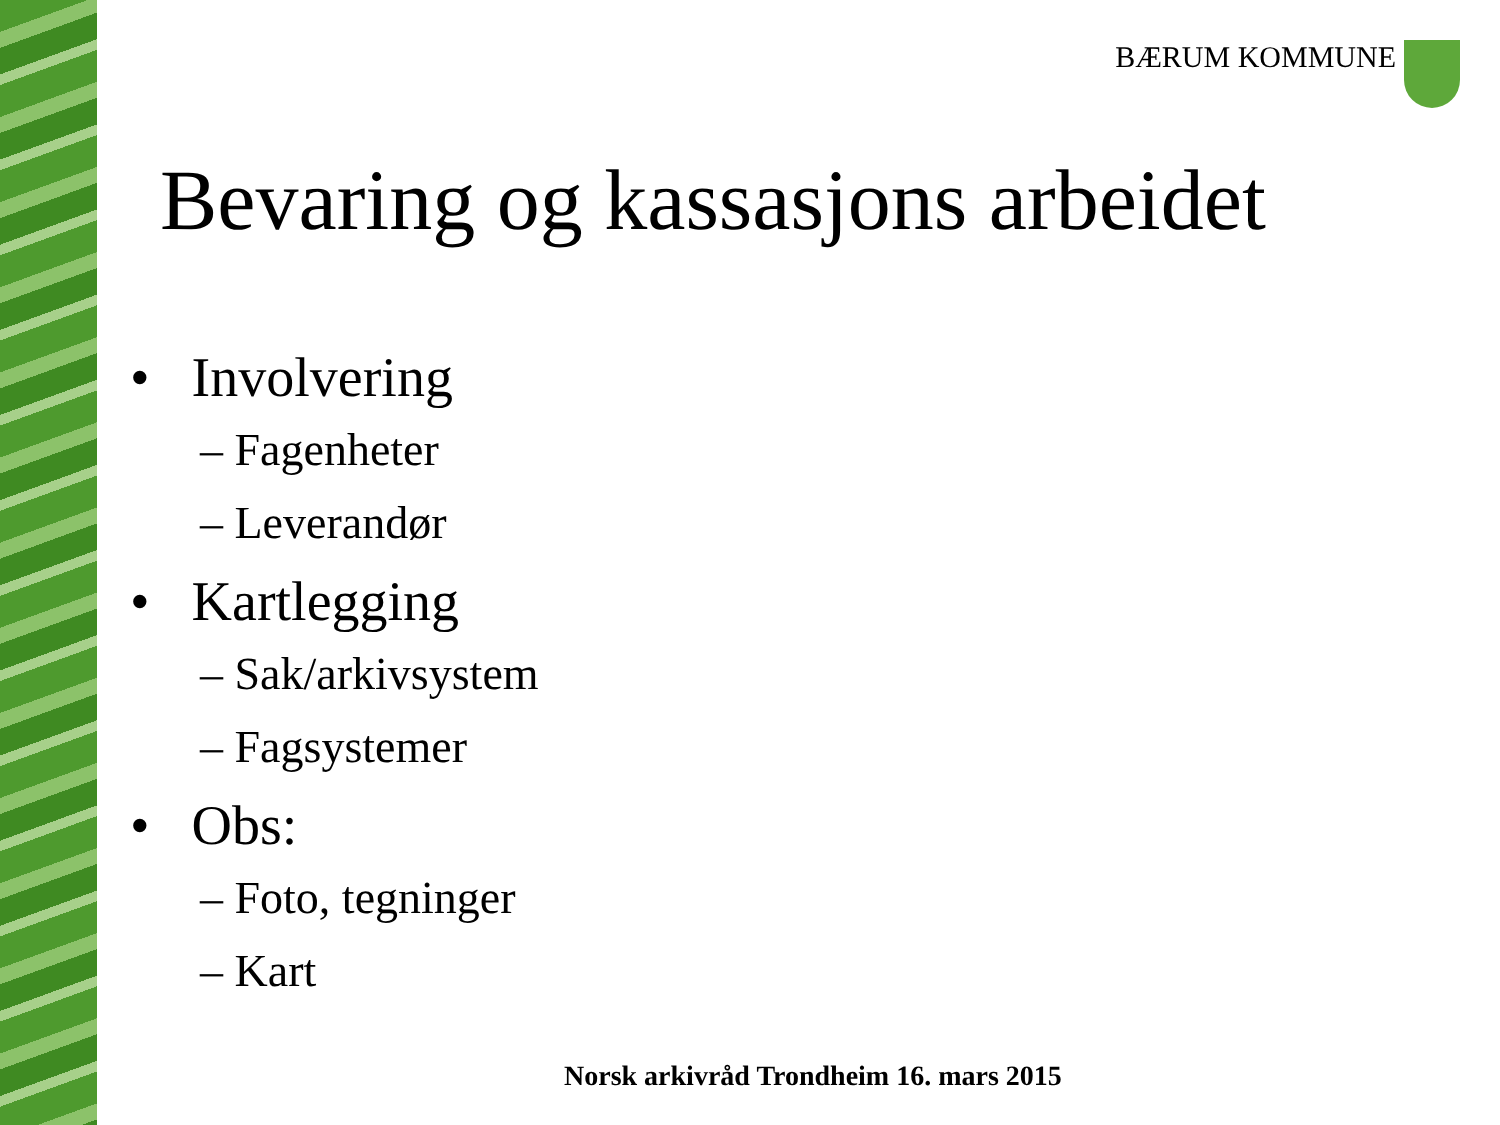BÆRUM KOMMUNE
Bevaring og kassasjons arbeidet
• Involvering
– Fagenheter
– Leverandør
• Kartlegging
– Sak/arkivsystem
– Fagsystemer
• Obs:
– Foto, tegninger
– Kart
Norsk arkivråd Trondheim 16. mars 2015